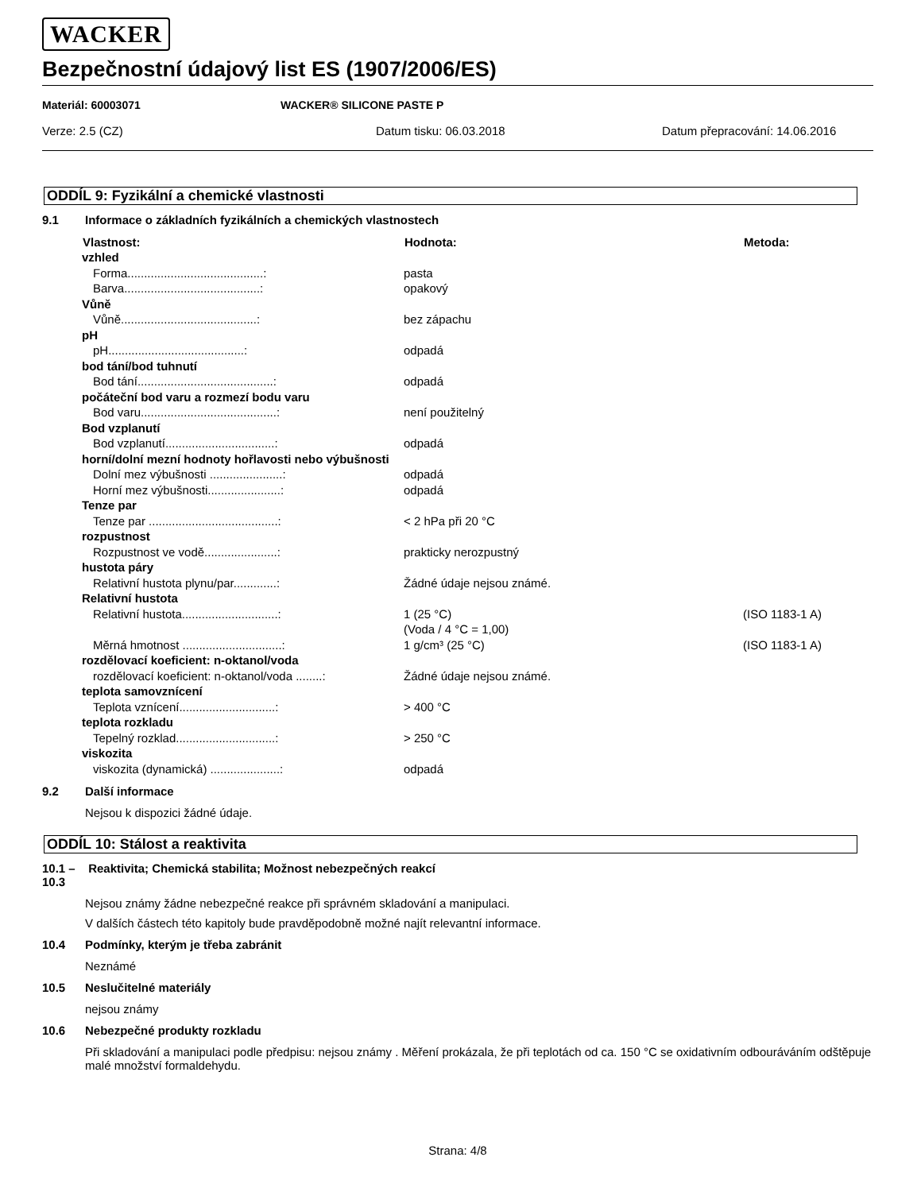WACKER
Bezpečnostní údajový list ES (1907/2006/ES)
Materiál: 60003071 WACKER® SILICONE PASTE P
Verze: 2.5 (CZ) Datum tisku: 06.03.2018 Datum přepracování: 14.06.2016
ODDÍL 9: Fyzikální a chemické vlastnosti
9.1 Informace o základních fyzikálních a chemických vlastnostech
| Vlastnost: | Hodnota: | Metoda: |
| --- | --- | --- |
| vzhled | | |
| Forma.........................................: | pasta | |
| Barva.........................................: | opakový | |
| Vůně | | |
| Vůně.........................................: | bez zápachu | |
| pH | | |
| pH.........................................: | odpadá | |
| bod tání/bod tuhnutí | | |
| Bod tání.........................................: | odpadá | |
| počáteční bod varu a rozmezí bodu varu | | |
| Bod varu.........................................: | není použitelný | |
| Bod vzplanutí | | |
| Bod vzplanutí.................................: | odpadá | |
| horní/dolní mezní hodnoty hořlavosti nebo výbušnosti | | |
| Dolní mez výbušnosti ......................: | odpadá | |
| Horní mez výbušnosti......................: | odpadá | |
| Tenze par | | |
| Tenze par .......................................: | < 2 hPa při 20 °C | |
| rozpustnost | | |
| Rozpustnost ve vodě......................: | prakticky nerozpustný | |
| hustota páry | | |
| Relativní hustota plynu/par.............: | Žádné údaje nejsou známé. | |
| Relativní hustota | | |
| Relativní hustota.............................: | 1 (25 °C) (Voda / 4 °C = 1,00) | (ISO 1183-1 A) |
| Měrná hmotnost ..............................: | 1 g/cm³ (25 °C) | (ISO 1183-1 A) |
| rozdělovací koeficient: n-oktanol/voda | | |
| rozdělovací koeficient: n-oktanol/voda ........: | Žádné údaje nejsou známé. | |
| teplota samovznícení | | |
| Teplota vznícení.............................: | > 400 °C | |
| teplota rozkladu | | |
| Tepelný rozklad..............................: | > 250 °C | |
| viskozita | | |
| viskozita (dynamická) .....................: | odpadá | |
9.2 Další informace
Nejsou k dispozici žádné údaje.
ODDÍL 10: Stálost a reaktivita
10.1 – 10.3 Reaktivita; Chemická stabilita; Možnost nebezpečných reakcí
Nejsou známy žádne nebezpečné reakce při správném skladování a manipulaci.
V dalších částech této kapitoly bude pravděpodobně možné najít relevantní informace.
10.4 Podmínky, kterým je třeba zabránit
Neznámé
10.5 Neslučitelné materiály
nejsou známy
10.6 Nebezpečné produkty rozkladu
Při skladování a manipulaci podle předpisu: nejsou známy . Měření prokázala, že při teplotách od ca. 150 °C se oxidativním odbouráváním odštěpuje malé množství formaldehydu.
Strana: 4/8